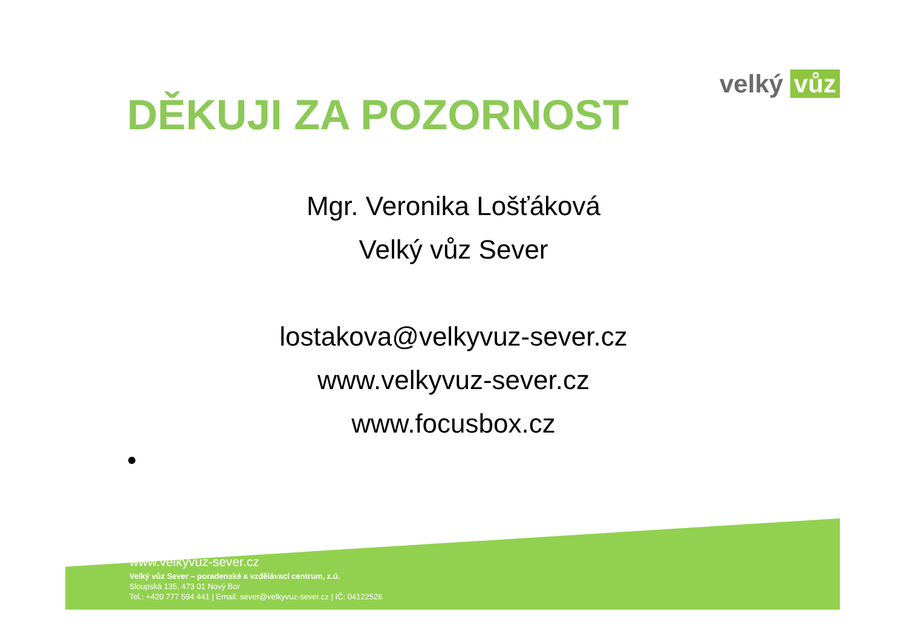velký vůz
DĚKUJI ZA POZORNOST
Mgr. Veronika Lošťáková
Velký vůz Sever
lostakova@velkyvuz-sever.cz
www.velkyvuz-sever.cz
www.focusbox.cz
www.velkyvuz-sever.cz
Velký vůz Sever – poradenské a vzdělávací centrum, z.ú.
Sloupská 135, 473 01 Nový Bor
Tel.: +420 777 594 441 | Email: sever@velkyvuz-sever.cz | IČ: 04122526